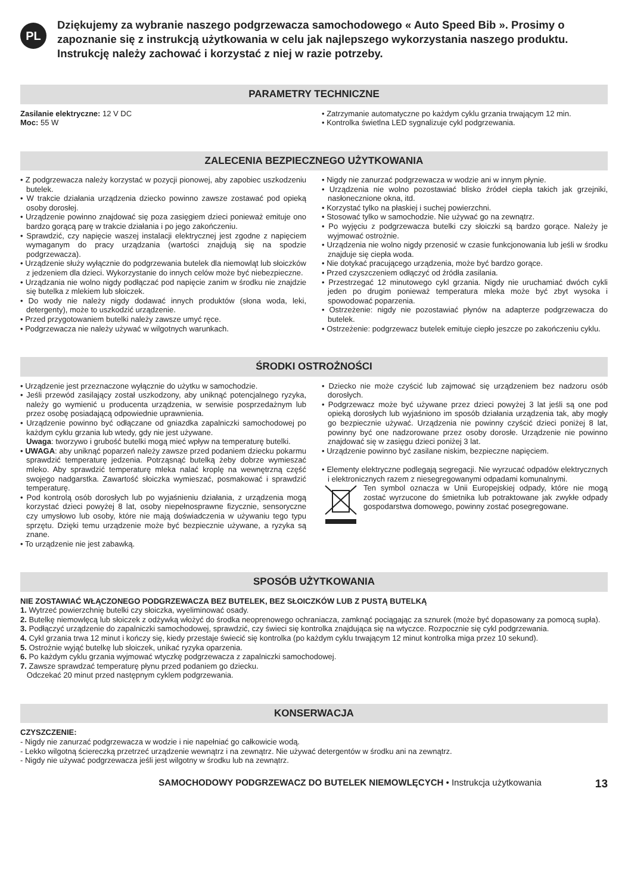PL
Dziękujemy za wybranie naszego podgrzewacza samochodowego « Auto Speed Bib ». Prosimy o zapoznanie się z instrukcją użytkowania w celu jak najlepszego wykorzystania naszego produktu. Instrukcję należy zachować i korzystać z niej w razie potrzeby.
PARAMETRY TECHNICZNE
Zasilanie elektryczne: 12 V DC
Moc: 55 W
• Zatrzymanie automatyczne po każdym cyklu grzania trwającym 12 min.
• Kontrolka świetlna LED sygnalizuje cykl podgrzewania.
ZALECENIA BEZPIECZNEGO UŻYTKOWANIA
• Z podgrzewacza należy korzystać w pozycji pionowej, aby zapobiec uszkodzeniu butelek.
• W trakcie działania urządzenia dziecko powinno zawsze zostawać pod opieką osoby dorosłej.
• Urządzenie powinno znajdować się poza zasięgiem dzieci ponieważ emituje ono bardzo gorącą parę w trakcie działania i po jego zakończeniu.
• Sprawdzić, czy napięcie waszej instalacji elektrycznej jest zgodne z napięciem wymaganym do pracy urządzania (wartości znajdują się na spodzie podgrzewacza).
• Urządzenie służy wyłącznie do podgrzewania butelek dla niemowląt lub słoiczków z jedzeniem dla dzieci. Wykorzystanie do innych celów może być niebezpieczne.
• Urządzania nie wolno nigdy podłączać pod napięcie zanim w środku nie znajdzie się butelka z mlekiem lub słoiczek.
• Do wody nie należy nigdy dodawać innych produktów (słona woda, leki, detergenty), może to uszkodzić urządzenie.
• Przed przygotowaniem butelki należy zawsze umyć ręce.
• Podgrzewacza nie należy używać w wilgotnych warunkach.
• Nigdy nie zanurzać podgrzewacza w wodzie ani w innym płynie.
• Urządzenia nie wolno pozostawiać blisko źródeł ciepła takich jak grzejniki, nasłonecznione okna, itd.
• Korzystać tylko na płaskiej i suchej powierzchni.
• Stosować tylko w samochodzie. Nie używać go na zewnątrz.
• Po wyjęciu z podgrzewacza butelki czy słoiczki są bardzo gorące. Należy je wyjmować ostrożnie.
• Urządzenia nie wolno nigdy przenosić w czasie funkcjonowania lub jeśli w środku znajduje się ciepła woda.
• Nie dotykać pracującego urządzenia, może być bardzo gorące.
• Przed czyszczeniem odłączyć od źródła zasilania.
• Przestrzegać 12 minutowego cykl grzania. Nigdy nie uruchamiać dwóch cykli jeden po drugim ponieważ temperatura mleka może być zbyt wysoka i spowodować poparzenia.
• Ostrzeżenie: nigdy nie pozostawiać płynów na adapterze podgrzewacza do butelek.
• Ostrzeżenie: podgrzewacz butelek emituje ciepło jeszcze po zakończeniu cyklu.
ŚRODKI OSTROŻNOŚCI
• Urządzenie jest przeznaczone wyłącznie do użytku w samochodzie.
• Jeśli przewód zasilający został uszkodzony, aby uniknąć potencjalnego ryzyka, należy go wymienić u producenta urządzenia, w serwisie posprzedażnym lub przez osobę posiadającą odpowiednie uprawnienia.
• Urządzenie powinno być odłączane od gniazdka zapalniczki samochodowej po każdym cyklu grzania lub wtedy, gdy nie jest używane.
Uwaga: tworzywo i grubość butelki mogą mieć wpływ na temperaturę butelki.
• UWAGA: aby uniknąć poparzeń należy zawsze przed podaniem dziecku pokarmu sprawdzić temperaturę jedzenia. Potrząsnąć butelką żeby dobrze wymieszać mleko. Aby sprawdzić temperaturę mleka nalać kroplę na wewnętrzną część swojego nadgarstka. Zawartość słoiczka wymieszać, posmakować i sprawdzić temperaturę.
• Pod kontrolą osób dorosłych lub po wyjaśnieniu działania, z urządzenia mogą korzystać dzieci powyżej 8 lat, osoby niepełnosprawne fizycznie, sensoryczne czy umysłowo lub osoby, które nie mają doświadczenia w używaniu tego typu sprzętu. Dzięki temu urządzenie może być bezpiecznie używane, a ryzyka są znane.
• To urządzenie nie jest zabawką.
• Dziecko nie może czyścić lub zajmować się urządzeniem bez nadzoru osób dorosłych.
• Podgrzewacz może być używane przez dzieci powyżej 3 lat jeśli są one pod opieką dorosłych lub wyjaśniono im sposób działania urządzenia tak, aby mogły go bezpiecznie używać. Urządzenia nie powinny czyścić dzieci poniżej 8 lat, powinny być one nadzorowane przez osoby dorosłe. Urządzenie nie powinno znajdować się w zasięgu dzieci poniżej 3 lat.
• Urządzenie powinno być zasilane niskim, bezpieczne napięciem.
• Elementy elektryczne podlegają segregacji. Nie wyrzucać odpadów elektrycznych i elektronicznych razem z niesegregowanymi odpadami komunalnymi.
Ten symbol oznacza w Unii Europejskiej odpady, które nie mogą zostać wyrzucone do śmietnika lub potraktowane jak zwykłe odpady gospodarstwa domowego, powinny zostać posegregowane.
SPOSÓB UŻYTKOWANIA
NIE ZOSTAWIAĆ WŁĄCZONEGO PODGRZEWACZA BEZ BUTELEK, BEZ SŁOICZKÓW LUB Z PUSTĄ BUTELKĄ
1. Wytrzeć powierzchnię butelki czy słoiczka, wyeliminować osady.
2. Butelkę niemowlęcą lub słoiczek z odżywką włożyć do środka neoprenowego ochraniacza, zamknąć pociągając za sznurek (może być dopasowany za pomocą supła).
3. Podłączyć urządzenie do zapalniczki samochodowej, sprawdzić, czy świeci się kontrolka znajdująca się na wtyczce. Rozpocznie się cykl podgrzewania.
4. Cykl grzania trwa 12 minut i kończy się, kiedy przestaje świecić się kontrolka (po każdym cyklu trwającym 12 minut kontrolka miga przez 10 sekund).
5. Ostrożnie wyjąć butelkę lub słoiczek, unikać ryzyka oparzenia.
6. Po każdym cyklu grzania wyjmować wtyczkę podgrzewacza z zapalniczki samochodowej.
7. Zawsze sprawdzać temperaturę płynu przed podaniem go dziecku.
Odczekać 20 minut przed następnym cyklem podgrzewania.
KONSERWACJA
CZYSZCZENIE:
- Nigdy nie zanurzać podgrzewacza w wodzie i nie napełniać go całkowicie wodą.
- Lekko wilgotną ściereczką przetrzeć urządzenie wewnątrz i na zewnątrz. Nie używać detergentów w środku ani na zewnątrz.
- Nigdy nie używać podgrzewacza jeśli jest wilgotny w środku lub na zewnątrz.
SAMOCHODOWY PODGRZEWACZ DO BUTELEK NIEMOWLĘCYCH • Instrukcja użytkowania 13